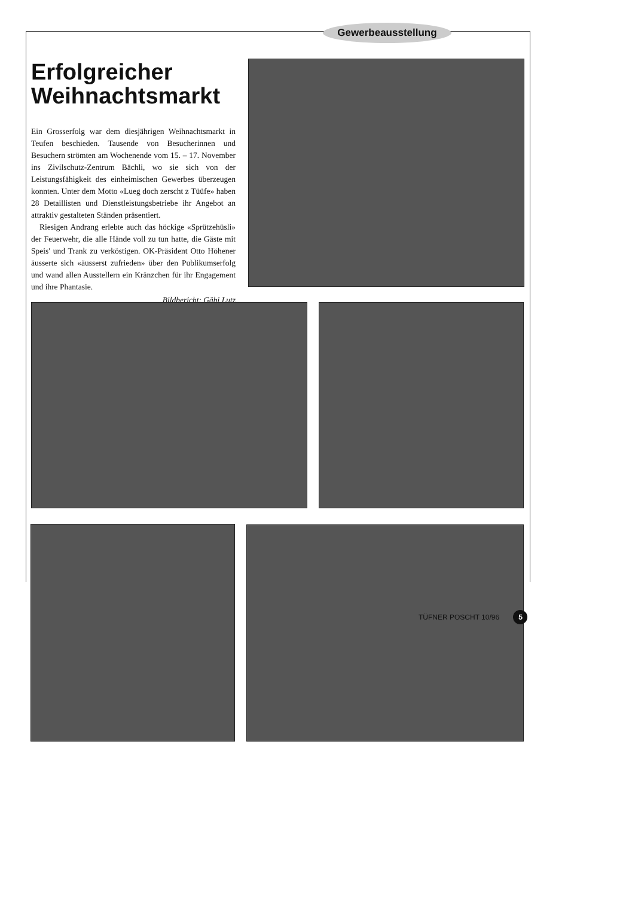Gewerbeausstellung
Erfolgreicher Weihnachtsmarkt
Ein Grosserfolg war dem diesjährigen Weihnachtsmarkt in Teufen beschieden. Tausende von Besucherinnen und Besuchern strömten am Wochenende vom 15. – 17. November ins Zivilschutz-Zentrum Bächli, wo sie sich von der Leistungsfähigkeit des einheimischen Gewerbes überzeugen konnten. Unter dem Motto «Lueg doch zerscht z Tüüfe» haben 28 Detaillisten und Dienstleistungsbetriebe ihr Angebot an attraktiv gestalteten Ständen präsentiert.
Riesigen Andrang erlebte auch das höckige «Sprützehüsli» der Feuerwehr, die alle Hände voll zu tun hatte, die Gäste mit Speis' und Trank zu verköstigen. OK-Präsident Otto Höhener äusserte sich «äusserst zufrieden» über den Publikumserfolg und wand allen Ausstellern ein Kränzchen für ihr Engagement und ihre Phantasie.
Bildbericht: Gäbi Lutz
TÜFNER POSCHT 10/96 5